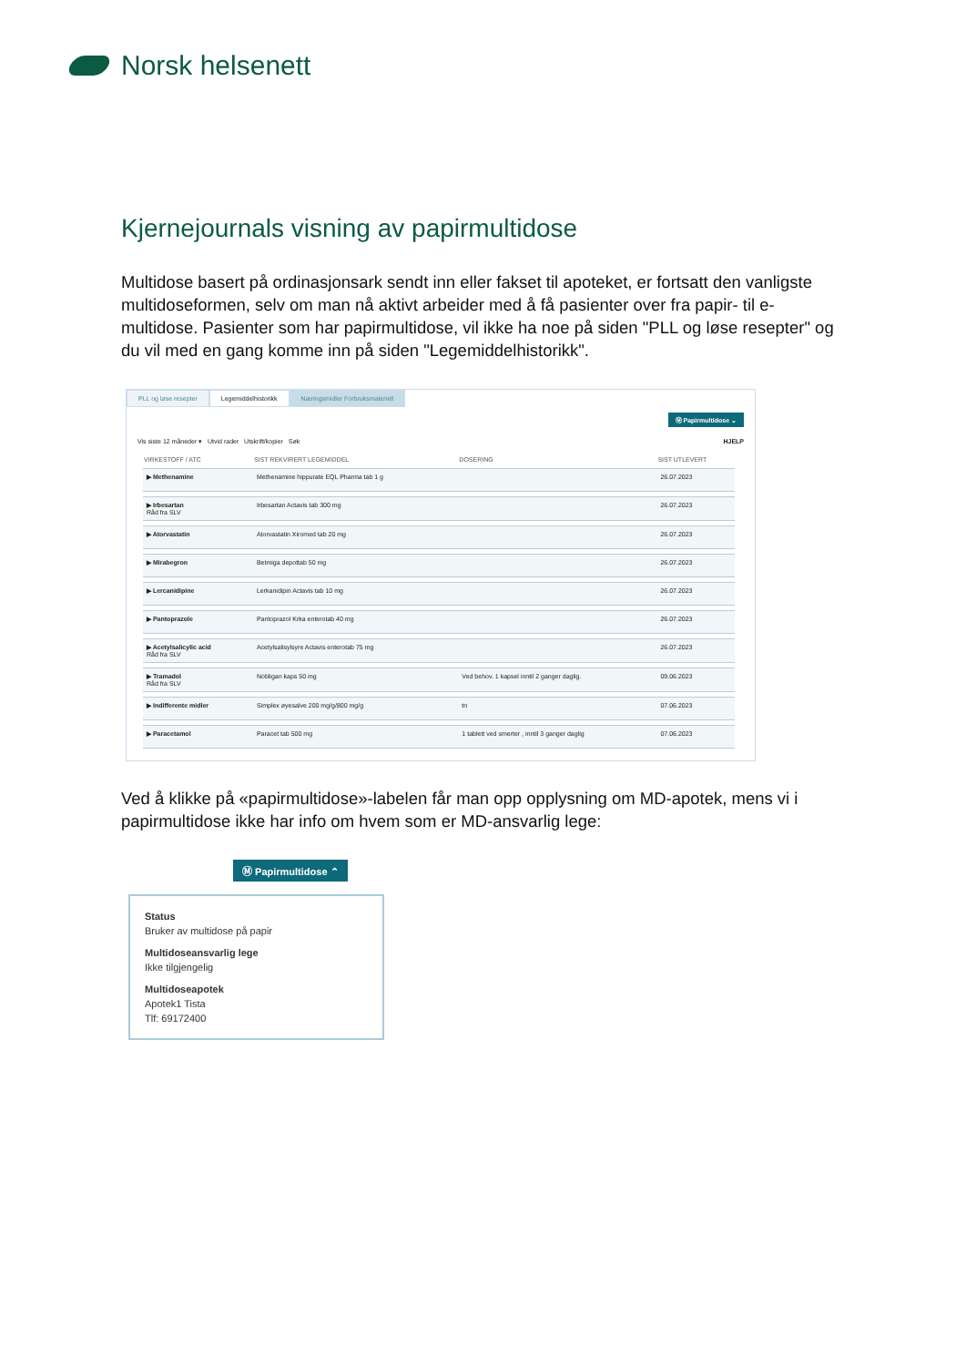Norsk helsenett
Kjernejournals visning av papirmultidose
Multidose basert på ordinasjonsark sendt inn eller fakset til apoteket, er fortsatt den vanligste multidoseformen, selv om man nå aktivt arbeider med å få pasienter over fra papir- til e-multidose. Pasienter som har papirmultidose, vil ikke ha noe på siden "PLL og løse resepter" og du vil med en gang komme inn på siden "Legemiddelhistorikk".
PLL og løse resepter Legemiddelhistorikk Næringsmidler Forbruksmateriell
Ⓜ Papirmultidose ⌄
Vis siste 12 måneder ▾ Utvid rader Utskrift/kopier Søk HJELP
| VIRKESTOFF / ATC | SIST REKVIRERT LEGEMIDDEL | DOSERING | SIST UTLEVERT |
| --- | --- | --- | --- |
| ▶ Methenamine | Methenamine hippurate EQL Pharma tab 1 g | | 26.07.2023 |
| ▶ Irbesartan Råd fra SLV | Irbesartan Actavis tab 300 mg | | 26.07.2023 |
| ▶ Atorvastatin | Atorvastatin Xiromed tab 20 mg | | 26.07.2023 |
| ▶ Mirabegron | Betmiga depottab 50 mg | | 26.07.2023 |
| ▶ Lercanidipine | Lerkanidipin Actavis tab 10 mg | | 26.07.2023 |
| ▶ Pantoprazole | Pantoprazol Krka enterotab 40 mg | | 26.07.2023 |
| ▶ Acetylsalicylic acid Råd fra SLV | Acetylsalisylsyre Actavis enterotab 75 mg | | 26.07.2023 |
| ▶ Tramadol Råd fra SLV | Nobligan kaps 50 mg | Ved behov. 1 kapsel inntil 2 ganger daglig. | 09.06.2023 |
| ▶ Indifferente midler | Simplex øyesalve 200 mg/g/800 mg/g | tn | 07.06.2023 |
| ▶ Paracetamol | Paracet tab 500 mg | 1 tablett ved smerter , inntil 3 ganger daglig | 07.06.2023 |
Ved å klikke på «papirmultidose»-labelen får man opp opplysning om MD-apotek, mens vi i papirmultidose ikke har info om hvem som er MD-ansvarlig lege:
Ⓜ Papirmultidose ⌃
Status
Bruker av multidose på papir
Multidoseansvarlig lege
Ikke tilgjengelig
Multidoseapotek
Apotek1 Tista
Tlf: 69172400